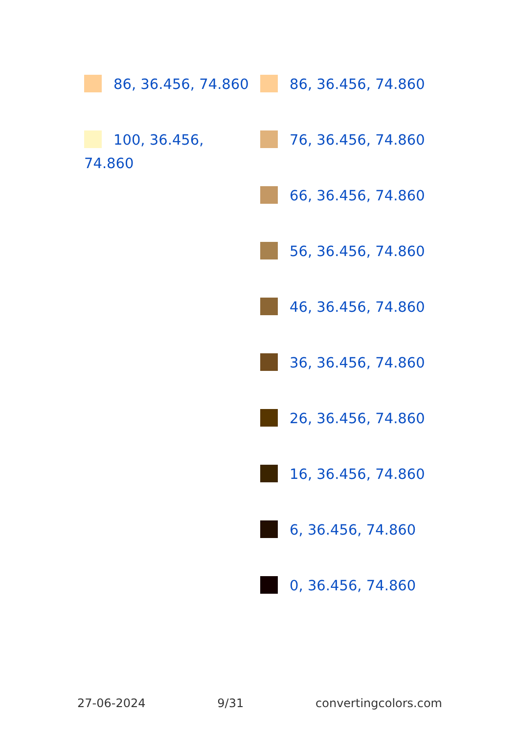86, 36.456, 74.860
100, 36.456, 74.860
86, 36.456, 74.860
76, 36.456, 74.860
66, 36.456, 74.860
56, 36.456, 74.860
46, 36.456, 74.860
36, 36.456, 74.860
26, 36.456, 74.860
16, 36.456, 74.860
6, 36.456, 74.860
0, 36.456, 74.860
27-06-2024 9/31 convertingcolors.com